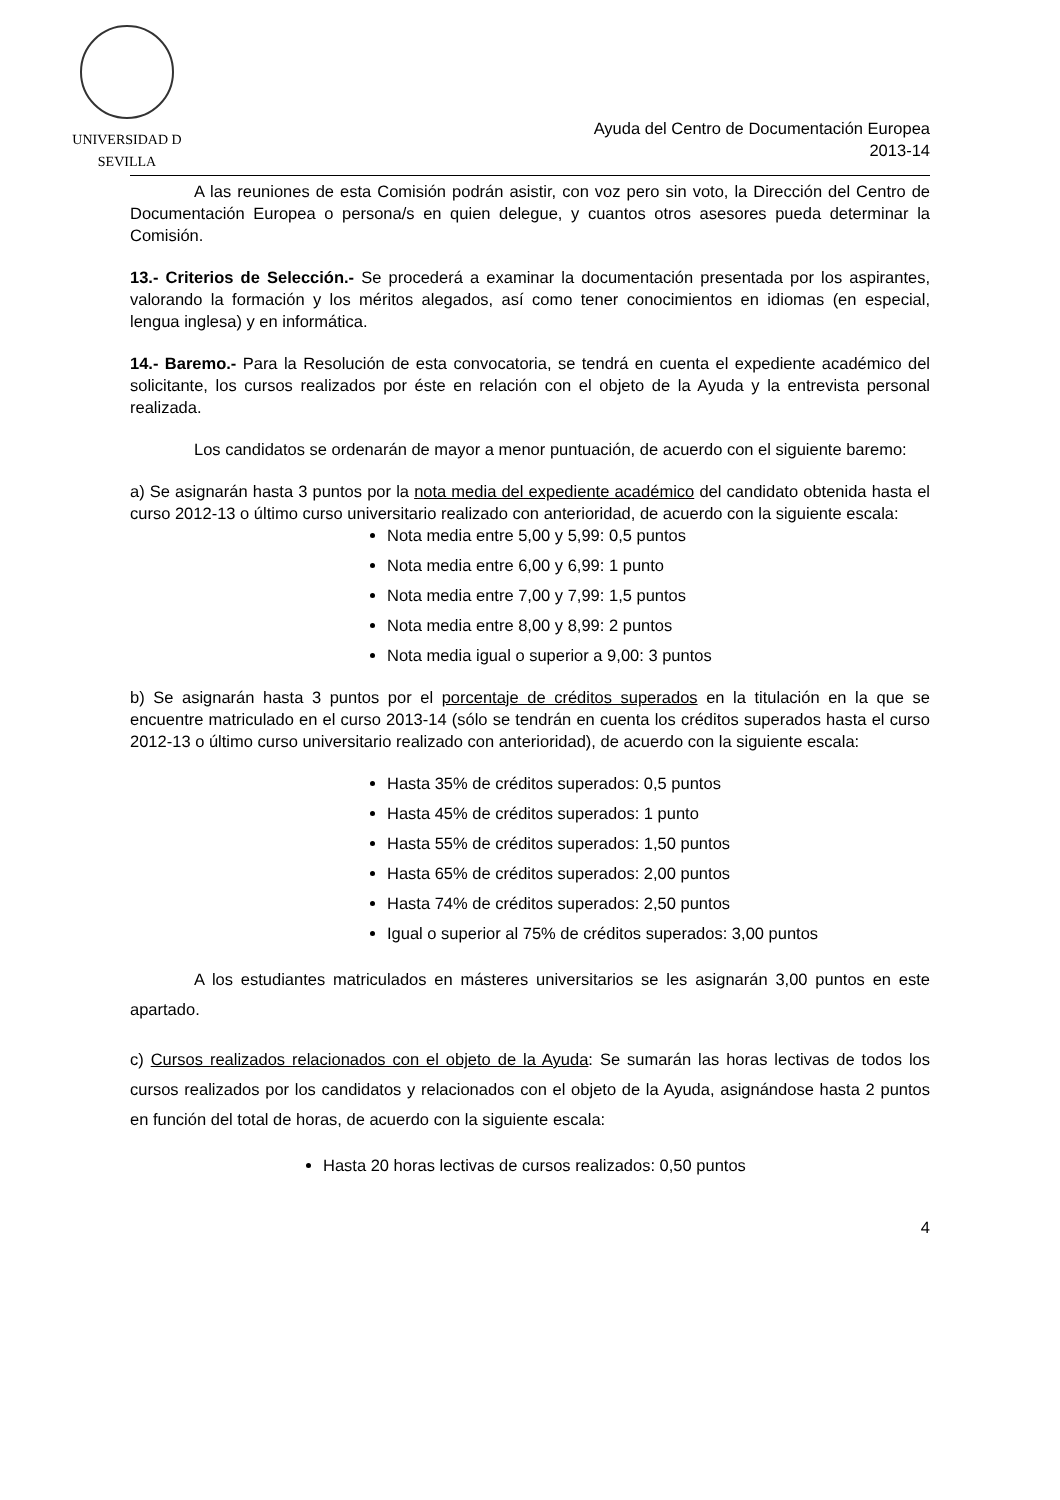UNIVERSIDAD D SEVILLA
Ayuda del Centro de Documentación Europea
2013-14
A las reuniones de esta Comisión podrán asistir, con voz pero sin voto, la Dirección del Centro de Documentación Europea o persona/s en quien delegue, y cuantos otros asesores pueda determinar la Comisión.
13.- Criterios de Selección.- Se procederá a examinar la documentación presentada por los aspirantes, valorando la formación y los méritos alegados, así como tener conocimientos en idiomas (en especial, lengua inglesa) y en informática.
14.- Baremo.- Para la Resolución de esta convocatoria, se tendrá en cuenta el expediente académico del solicitante, los cursos realizados por éste en relación con el objeto de la Ayuda y la entrevista personal realizada.
Los candidatos se ordenarán de mayor a menor puntuación, de acuerdo con el siguiente baremo:
a) Se asignarán hasta 3 puntos por la nota media del expediente académico del candidato obtenida hasta el curso 2012-13 o último curso universitario realizado con anterioridad, de acuerdo con la siguiente escala:
Nota media entre 5,00 y 5,99: 0,5 puntos
Nota media entre 6,00 y 6,99: 1 punto
Nota media entre 7,00 y 7,99: 1,5 puntos
Nota media entre 8,00 y 8,99: 2 puntos
Nota media igual o superior a 9,00: 3 puntos
b) Se asignarán hasta 3 puntos por el porcentaje de créditos superados en la titulación en la que se encuentre matriculado en el curso 2013-14 (sólo se tendrán en cuenta los créditos superados hasta el curso 2012-13 o último curso universitario realizado con anterioridad), de acuerdo con la siguiente escala:
Hasta 35% de créditos superados: 0,5 puntos
Hasta 45% de créditos superados: 1 punto
Hasta 55% de créditos superados: 1,50 puntos
Hasta 65% de créditos superados: 2,00 puntos
Hasta 74% de créditos superados: 2,50 puntos
Igual o superior al 75% de créditos superados: 3,00 puntos
A los estudiantes matriculados en másteres universitarios se les asignarán 3,00 puntos en este apartado.
c) Cursos realizados relacionados con el objeto de la Ayuda: Se sumarán las horas lectivas de todos los cursos realizados por los candidatos y relacionados con el objeto de la Ayuda, asignándose hasta 2 puntos en función del total de horas, de acuerdo con la siguiente escala:
Hasta 20 horas lectivas de cursos realizados: 0,50 puntos
4